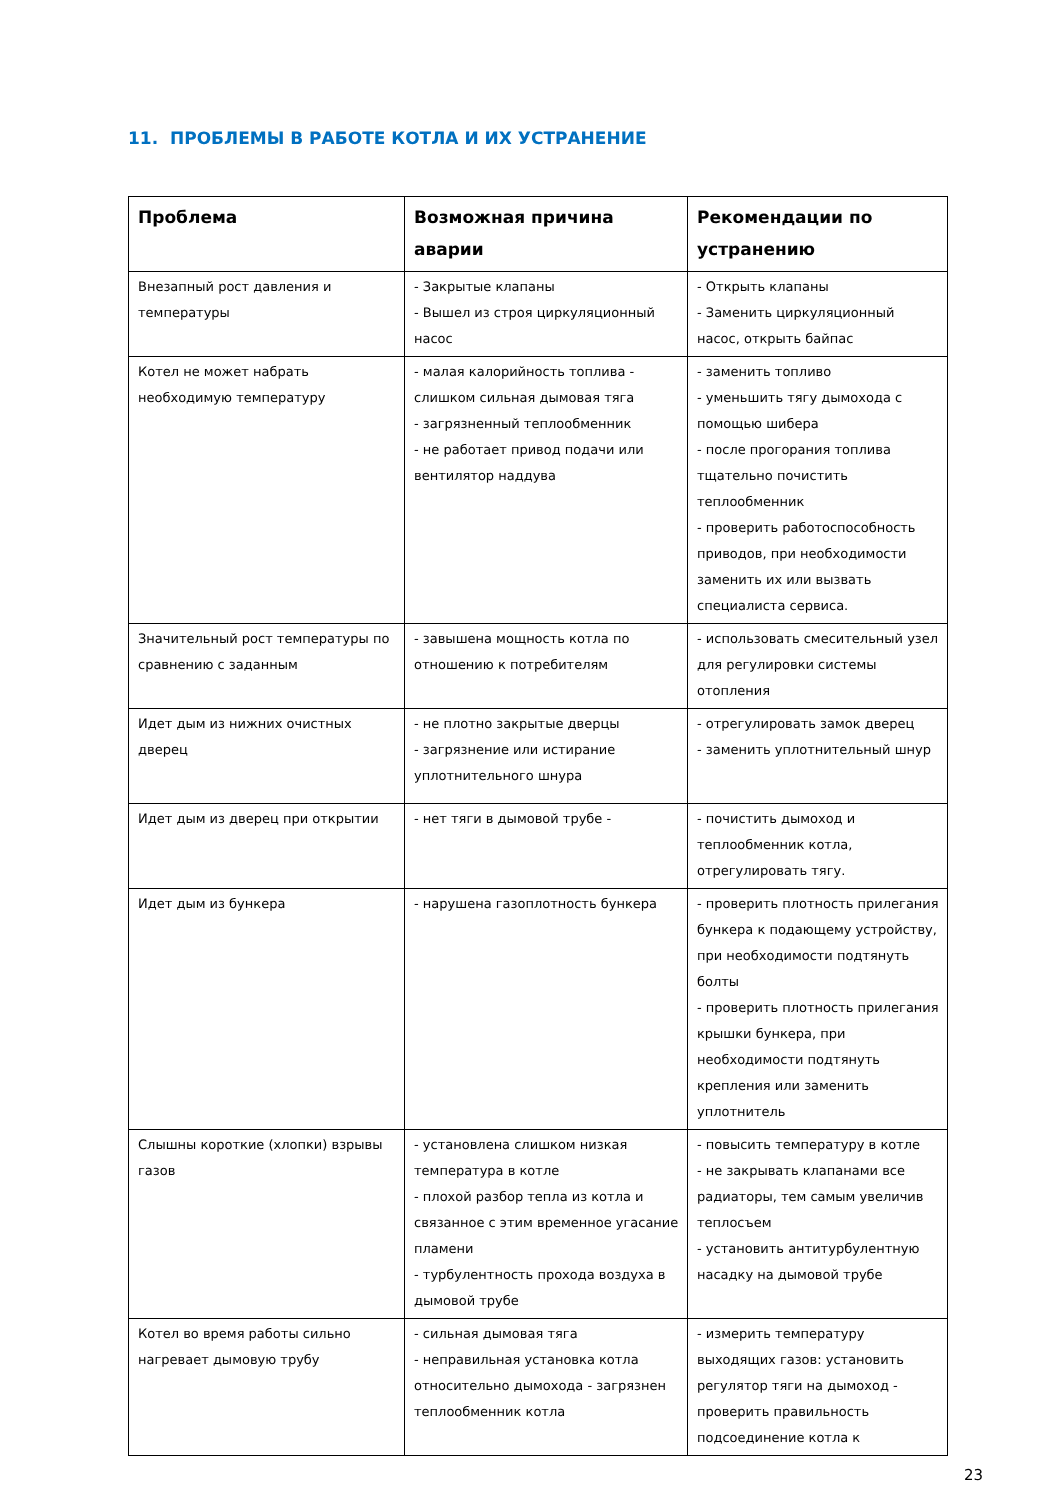11. ПРОБЛЕМЫ В РАБОТЕ КОТЛА И ИХ УСТРАНЕНИЕ
| Проблема | Возможная причина аварии | Рекомендации по устранению |
| --- | --- | --- |
| Внезапный рост давления и температуры | - Закрытые клапаны - Вышел из строя циркуляционный насос | - Открыть клапаны - Заменить циркуляционный насос, открыть байпас |
| Котел не может набрать необходимую температуру | - малая калорийность топлива - слишком сильная дымовая тяга - загрязненный теплообменник - не работает привод подачи или вентилятор наддува | - заменить топливо - уменьшить тягу дымохода с помощью шибера - после прогорания топлива тщательно почистить теплообменник - проверить работоспособность приводов, при необходимости заменить их или вызвать специалиста сервиса. |
| Значительный рост температуры по сравнению с заданным | - завышена мощность котла по отношению к потребителям | - использовать смесительный узел для регулировки системы отопления |
| Идет дым из нижних очистных дверец | - не плотно закрытые дверцы - загрязнение или истирание уплотнительного шнура | - отрегулировать замок дверец - заменить уплотнительный шнур |
| Идет дым из дверец при открытии | - нет тяги в дымовой трубе - | - почистить дымоход и теплообменник котла, отрегулировать тягу. |
| Идет дым из бункера | - нарушена газоплотность бункера | - проверить плотность прилегания бункера к подающему устройству, при необходимости подтянуть болты - проверить плотность прилегания крышки бункера, при необходимости подтянуть крепления или заменить уплотнитель |
| Слышны короткие (хлопки) взрывы газов | - установлена слишком низкая температура в котле - плохой разбор тепла из котла и связанное с этим временное угасание пламени - турбулентность прохода воздуха в дымовой трубе | - повысить температуру в котле - не закрывать клапанами все радиаторы, тем самым увеличив теплосъем - установить антитурбулентную насадку на дымовой трубе |
| Котел во время работы сильно нагревает дымовую трубу | - сильная дымовая тяга - неправильная установка котла относительно дымохода - загрязнен теплообменник котла | - измерить температуру выходящих газов: установить регулятор тяги на дымоход - проверить правильность подсоединение котла к |
23